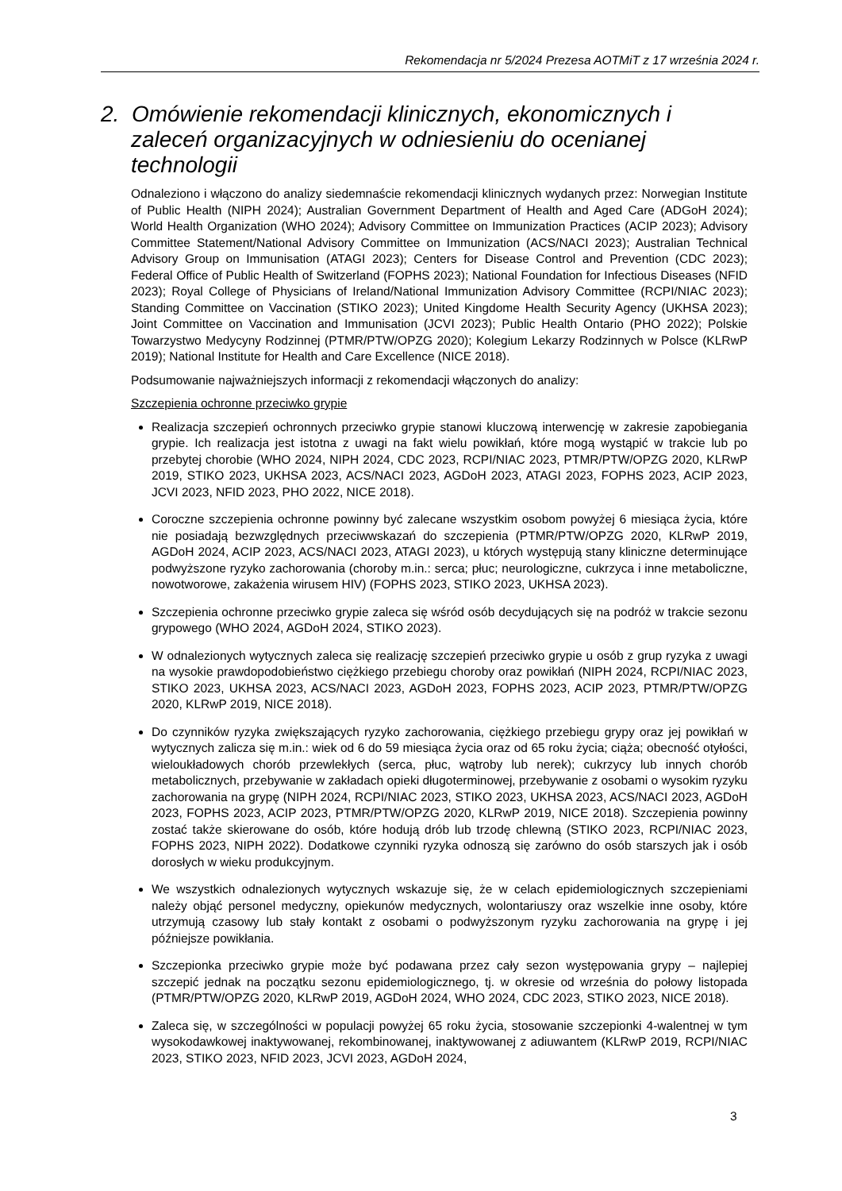Rekomendacja nr 5/2024 Prezesa AOTMiT z 17 września 2024 r.
2. Omówienie rekomendacji klinicznych, ekonomicznych i zaleceń organizacyjnych w odniesieniu do ocenianej technologii
Odnaleziono i włączono do analizy siedemnaście rekomendacji klinicznych wydanych przez: Norwegian Institute of Public Health (NIPH 2024); Australian Government Department of Health and Aged Care (ADGoH 2024); World Health Organization (WHO 2024); Advisory Committee on Immunization Practices (ACIP 2023); Advisory Committee Statement/National Advisory Committee on Immunization (ACS/NACI 2023); Australian Technical Advisory Group on Immunisation (ATAGI 2023); Centers for Disease Control and Prevention (CDC 2023); Federal Office of Public Health of Switzerland (FOPHS 2023); National Foundation for Infectious Diseases (NFID 2023); Royal College of Physicians of Ireland/National Immunization Advisory Committee (RCPI/NIAC 2023); Standing Committee on Vaccination (STIKO 2023); United Kingdome Health Security Agency (UKHSA 2023); Joint Committee on Vaccination and Immunisation (JCVI 2023); Public Health Ontario (PHO 2022); Polskie Towarzystwo Medycyny Rodzinnej (PTMR/PTW/OPZG 2020); Kolegium Lekarzy Rodzinnych w Polsce (KLRwP 2019); National Institute for Health and Care Excellence (NICE 2018).
Podsumowanie najważniejszych informacji z rekomendacji włączonych do analizy:
Szczepienia ochronne przeciwko grypie
Realizacja szczepień ochronnych przeciwko grypie stanowi kluczową interwencję w zakresie zapobiegania grypie. Ich realizacja jest istotna z uwagi na fakt wielu powikłań, które mogą wystąpić w trakcie lub po przebytej chorobie (WHO 2024, NIPH 2024, CDC 2023, RCPI/NIAC 2023, PTMR/PTW/OPZG 2020, KLRwP 2019, STIKO 2023, UKHSA 2023, ACS/NACI 2023, AGDoH 2023, ATAGI 2023, FOPHS 2023, ACIP 2023, JCVI 2023, NFID 2023, PHO 2022, NICE 2018).
Coroczne szczepienia ochronne powinny być zalecane wszystkim osobom powyżej 6 miesiąca życia, które nie posiadają bezwzględnych przeciwwskazań do szczepienia (PTMR/PTW/OPZG 2020, KLRwP 2019, AGDoH 2024, ACIP 2023, ACS/NACI 2023, ATAGI 2023), u których występują stany kliniczne determinujące podwyższone ryzyko zachorowania (choroby m.in.: serca; płuc; neurologiczne, cukrzyca i inne metaboliczne, nowotworowe, zakażenia wirusem HIV) (FOPHS 2023, STIKO 2023, UKHSA 2023).
Szczepienia ochronne przeciwko grypie zaleca się wśród osób decydujących się na podróż w trakcie sezonu grypowego (WHO 2024, AGDoH 2024, STIKO 2023).
W odnalezionych wytycznych zaleca się realizację szczepień przeciwko grypie u osób z grup ryzyka z uwagi na wysokie prawdopodobieństwo ciężkiego przebiegu choroby oraz powikłań (NIPH 2024, RCPI/NIAC 2023, STIKO 2023, UKHSA 2023, ACS/NACI 2023, AGDoH 2023, FOPHS 2023, ACIP 2023, PTMR/PTW/OPZG 2020, KLRwP 2019, NICE 2018).
Do czynników ryzyka zwiększających ryzyko zachorowania, ciężkiego przebiegu grypy oraz jej powikłań w wytycznych zalicza się m.in.: wiek od 6 do 59 miesiąca życia oraz od 65 roku życia; ciąża; obecność otyłości, wieloukładowych chorób przewlekłych (serca, płuc, wątroby lub nerek); cukrzycy lub innych chorób metabolicznych, przebywanie w zakładach opieki długoterminowej, przebywanie z osobami o wysokim ryzyku zachorowania na grypę (NIPH 2024, RCPI/NIAC 2023, STIKO 2023, UKHSA 2023, ACS/NACI 2023, AGDoH 2023, FOPHS 2023, ACIP 2023, PTMR/PTW/OPZG 2020, KLRwP 2019, NICE 2018). Szczepienia powinny zostać także skierowane do osób, które hodują drób lub trzodę chlewną (STIKO 2023, RCPI/NIAC 2023, FOPHS 2023, NIPH 2022). Dodatkowe czynniki ryzyka odnoszą się zarówno do osób starszych jak i osób dorosłych w wieku produkcyjnym.
We wszystkich odnalezionych wytycznych wskazuje się, że w celach epidemiologicznych szczepieniami należy objąć personel medyczny, opiekunów medycznych, wolontariuszy oraz wszelkie inne osoby, które utrzymują czasowy lub stały kontakt z osobami o podwyższonym ryzyku zachorowania na grypę i jej późniejsze powikłania.
Szczepionka przeciwko grypie może być podawana przez cały sezon występowania grypy – najlepiej szczepić jednak na początku sezonu epidemiologicznego, tj. w okresie od września do połowy listopada (PTMR/PTW/OPZG 2020, KLRwP 2019, AGDoH 2024, WHO 2024, CDC 2023, STIKO 2023, NICE 2018).
Zaleca się, w szczególności w populacji powyżej 65 roku życia, stosowanie szczepionki 4-walentnej w tym wysokodawkowej inaktywowanej, rekombinowanej, inaktywowanej z adiuwantem (KLRwP 2019, RCPI/NIAC 2023, STIKO 2023, NFID 2023, JCVI 2023, AGDoH 2024,
3